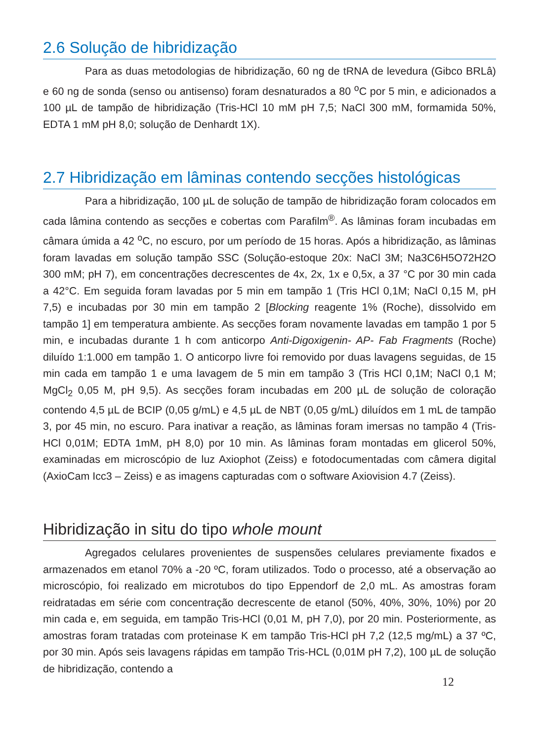2.6 Solução de hibridização
Para as duas metodologias de hibridização, 60 ng de tRNA de levedura (Gibco BRLâ) e 60 ng de sonda (senso ou antisenso) foram desnaturados a 80 <sup>o</sup>C por 5 min, e adicionados a 100 µL de tampão de hibridização (Tris-HCl 10 mM pH 7,5; NaCl 300 mM, formamida 50%, EDTA 1 mM pH 8,0; solução de Denhardt 1X).
2.7 Hibridização em lâminas contendo secções histológicas
Para a hibridização, 100 µL de solução de tampão de hibridização foram colocados em cada lâmina contendo as secções e cobertas com Parafilm<sup>®</sup>. As lâminas foram incubadas em câmara úmida a 42 <sup>o</sup>C, no escuro, por um período de 15 horas. Após a hibridização, as lâminas foram lavadas em solução tampão SSC (Solução-estoque 20x: NaCl 3M; Na3C6H5O72H2O 300 mM; pH 7), em concentrações decrescentes de 4x, 2x, 1x e 0,5x, a 37 °C por 30 min cada a 42°C. Em seguida foram lavadas por 5 min em tampão 1 (Tris HCl 0,1M; NaCl 0,15 M, pH 7,5) e incubadas por 30 min em tampão 2 [Blocking reagente 1% (Roche), dissolvido em tampão 1] em temperatura ambiente. As secções foram novamente lavadas em tampão 1 por 5 min, e incubadas durante 1 h com anticorpo Anti-Digoxigenin- AP- Fab Fragments (Roche) diluído 1:1.000 em tampão 1. O anticorpo livre foi removido por duas lavagens seguidas, de 15 min cada em tampão 1 e uma lavagem de 5 min em tampão 3 (Tris HCl 0,1M; NaCl 0,1 M; MgCl<sub>2</sub> 0,05 M, pH 9,5). As secções foram incubadas em 200 µL de solução de coloração contendo 4,5 µL de BCIP (0,05 g/mL) e 4,5 µL de NBT (0,05 g/mL) diluídos em 1 mL de tampão 3, por 45 min, no escuro. Para inativar a reação, as lâminas foram imersas no tampão 4 (Tris-HCl 0,01M; EDTA 1mM, pH 8,0) por 10 min. As lâminas foram montadas em glicerol 50%, examinadas em microscópio de luz Axiophot (Zeiss) e fotodocumentadas com câmera digital (AxioCam Icc3 – Zeiss) e as imagens capturadas com o software Axiovision 4.7 (Zeiss).
Hibridização in situ do tipo whole mount
Agregados celulares provenientes de suspensões celulares previamente fixados e armazenados em etanol 70% a -20 ºC, foram utilizados. Todo o processo, até a observação ao microscópio, foi realizado em microtubos do tipo Eppendorf de 2,0 mL. As amostras foram reidratadas em série com concentração decrescente de etanol (50%, 40%, 30%, 10%) por 20 min cada e, em seguida, em tampão Tris-HCl (0,01 M, pH 7,0), por 20 min. Posteriormente, as amostras foram tratadas com proteinase K em tampão Tris-HCl pH 7,2 (12,5 mg/mL) a 37 ºC, por 30 min. Após seis lavagens rápidas em tampão Tris-HCL (0,01M pH 7,2), 100 µL de solução de hibridização, contendo a
12